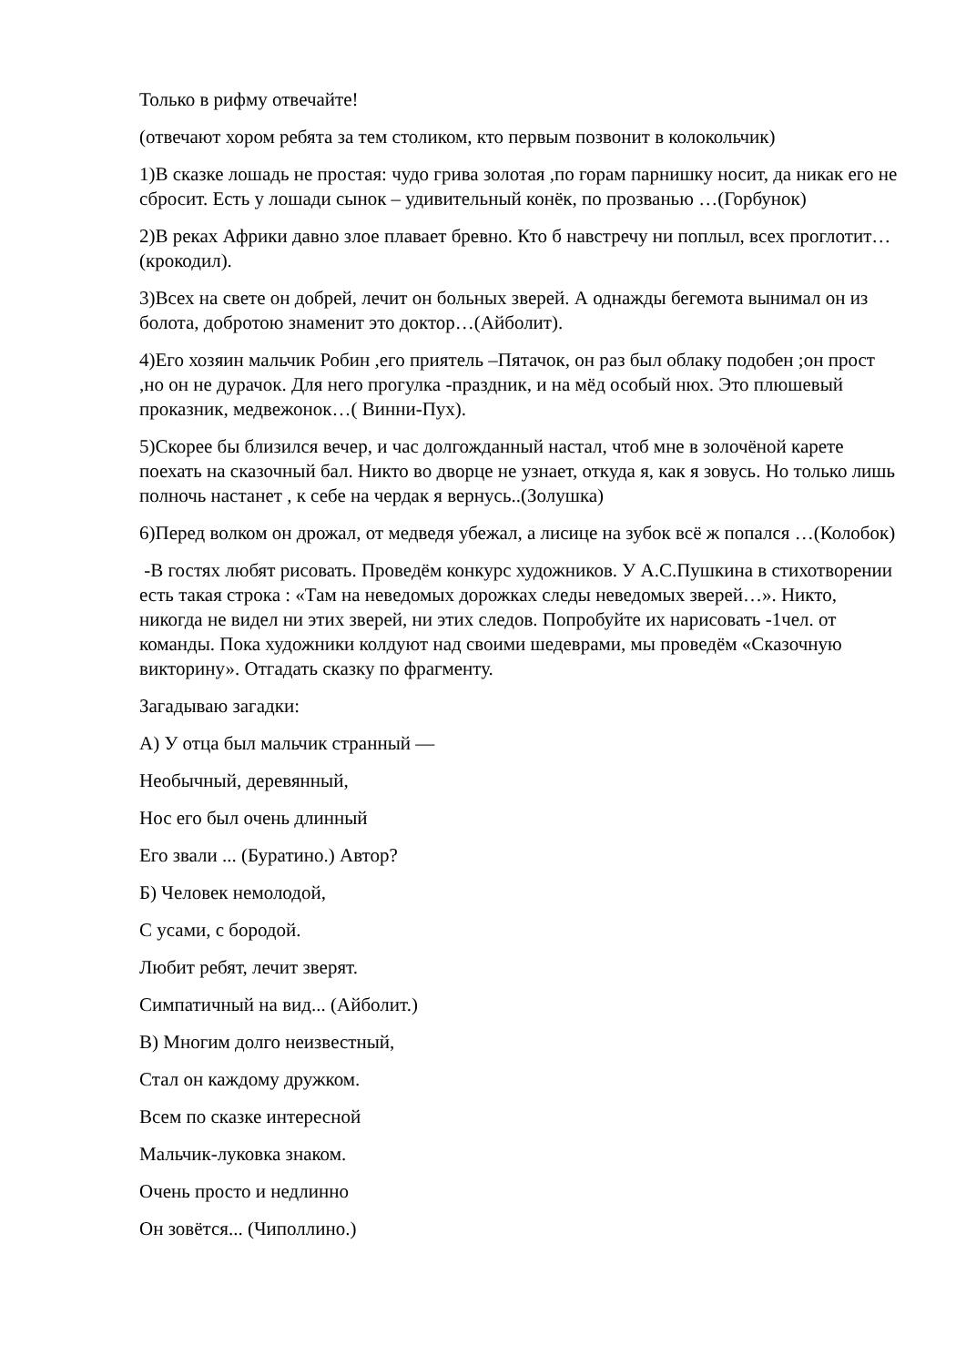Только в рифму отвечайте!
(отвечают хором ребята за тем столиком, кто первым позвонит в колокольчик)
1)В сказке лошадь не простая: чудо грива золотая ,по горам парнишку носит, да никак его не сбросит. Есть у лошади сынок – удивительный конёк, по прозванью …(Горбунок)
2)В реках Африки давно злое плавает бревно. Кто б навстречу ни поплыл, всех проглотит…(крокодил).
3)Всех на свете он добрей, лечит он больных зверей. А однажды бегемота вынимал он из болота, добротою знаменит это доктор…(Айболит).
4)Его хозяин мальчик Робин ,его приятель –Пятачок, он раз был облаку подобен ;он прост ,но он не дурачок. Для него прогулка -праздник, и на мёд особый нюх. Это плюшевый проказник, медвежонок…( Винни-Пух).
5)Скорее бы близился вечер, и час долгожданный настал, чтоб мне в золочёной карете поехать на сказочный бал. Никто во дворце не узнает, откуда я, как я зовусь. Но только лишь полночь настанет , к себе на чердак я вернусь..(Золушка)
6)Перед волком он дрожал, от медведя убежал, а лисице на зубок всё ж попался …(Колобок)
-В гостях любят рисовать. Проведём конкурс художников. У А.С.Пушкина в стихотворении есть такая строка : «Там на неведомых дорожках следы неведомых зверей…». Никто, никогда не видел ни этих зверей, ни этих следов. Попробуйте их нарисовать -1чел. от команды. Пока художники колдуют над своими шедеврами, мы проведём «Сказочную викторину». Отгадать сказку по фрагменту.
Загадываю загадки:
А) У отца был мальчик странный —
Необычный, деревянный,
Нос его был очень длинный
Его звали ... (Буратино.) Автор?
Б) Человек немолодой,
С усами, с бородой.
Любит ребят, лечит зверят.
Симпатичный на вид... (Айболит.)
В) Многим долго неизвестный,
Стал он каждому дружком.
Всем по сказке интересной
Мальчик-луковка знаком.
Очень просто и недлинно
Он зовётся... (Чиполлино.)